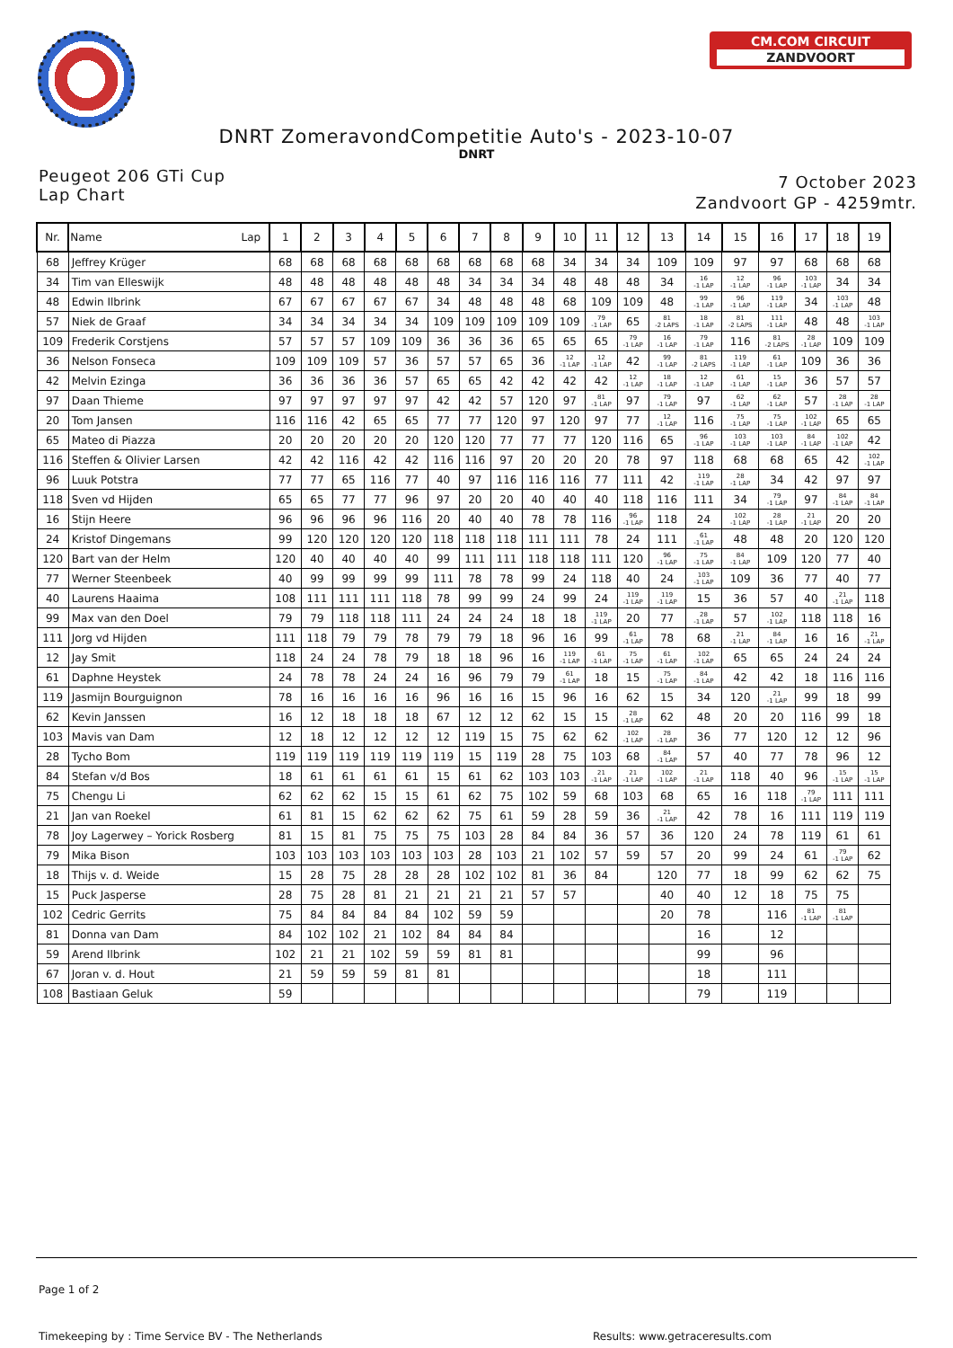CM.COM CIRCUIT
ZANDVOORT
DNRT ZomeravondCompetitie Auto's - 2023-10-07
DNRT
Peugeot 206 GTi Cup
Lap Chart
7 October 2023
Zandvoort GP - 4259mtr.
| Nr. | Name Lap | 1 | 2 | 3 | 4 | 5 | 6 | 7 | 8 | 9 | 10 | 11 | 12 | 13 | 14 | 15 | 16 | 17 | 18 | 19 |
| --- | --- | --- | --- | --- | --- | --- | --- | --- | --- | --- | --- | --- | --- | --- | --- | --- | --- | --- | --- | --- |
| 68 | Jeffrey Krüger | 68 | 68 | 68 | 68 | 68 | 68 | 68 | 68 | 68 | 34 | 34 | 34 | 109 | 109 | 97 | 97 | 68 | 68 | 68 |
| 34 | Tim van Elleswijk | 48 | 48 | 48 | 48 | 48 | 48 | 34 | 34 | 34 | 48 | 48 | 48 | 34 | 16 -1 LAP | 12 -1 LAP | 96 -1 LAP | 103 -1 LAP | 34 | 34 |
| 48 | Edwin Ilbrink | 67 | 67 | 67 | 67 | 67 | 34 | 48 | 48 | 48 | 68 | 109 | 109 | 48 | 99 -1 LAP | 96 -1 LAP | 119 -1 LAP | 34 | 103 -1 LAP | 48 |
| 57 | Niek de Graaf | 34 | 34 | 34 | 34 | 34 | 109 | 109 | 109 | 109 | 109 | 79 -1 LAP | 65 | 81 -2 LAPS | 18 -1 LAP | 81 -2 LAPS | 111 -1 LAP | 48 | 48 | 103 -1 LAP |
| 109 | Frederik Corstjens | 57 | 57 | 57 | 109 | 109 | 36 | 36 | 36 | 65 | 65 | 65 | 79 -1 LAP | 16 -1 LAP | 79 -1 LAP | 116 | 81 -2 LAPS | 28 -1 LAP | 109 | 109 |
| 36 | Nelson Fonseca | 109 | 109 | 109 | 57 | 36 | 57 | 57 | 65 | 36 | 12 -1 LAP | 12 -1 LAP | 42 | 99 -1 LAP | 81 -2 LAPS | 119 -1 LAP | 61 -1 LAP | 109 | 36 | 36 |
| 42 | Melvin Ezinga | 36 | 36 | 36 | 36 | 57 | 65 | 65 | 42 | 42 | 42 | 42 | 12 -1 LAP | 18 -1 LAP | 12 -1 LAP | 61 -1 LAP | 15 -1 LAP | 36 | 57 | 57 |
| 97 | Daan Thieme | 97 | 97 | 97 | 97 | 97 | 42 | 42 | 57 | 120 | 97 | 81 -1 LAP | 97 | 79 -1 LAP | 97 | 62 -1 LAP | 62 -1 LAP | 57 | 28 -1 LAP | 28 -1 LAP |
| 20 | Tom Jansen | 116 | 116 | 42 | 65 | 65 | 77 | 77 | 120 | 97 | 120 | 97 | 77 | 12 -1 LAP | 116 | 75 -1 LAP | 75 -1 LAP | 102 -1 LAP | 65 | 65 |
| 65 | Mateo di Piazza | 20 | 20 | 20 | 20 | 20 | 120 | 120 | 77 | 77 | 77 | 120 | 116 | 65 | 96 -1 LAP | 103 -1 LAP | 103 -1 LAP | 84 -1 LAP | 102 -1 LAP | 42 |
| 116 | Steffen & Olivier Larsen | 42 | 42 | 116 | 42 | 42 | 116 | 116 | 97 | 20 | 20 | 20 | 78 | 97 | 118 | 68 | 68 | 65 | 42 | 102 -1 LAP |
| 96 | Luuk Potstra | 77 | 77 | 65 | 116 | 77 | 40 | 97 | 116 | 116 | 116 | 77 | 111 | 42 | 119 -1 LAP | 28 -1 LAP | 34 | 42 | 97 | 97 |
| 118 | Sven vd Hijden | 65 | 65 | 77 | 77 | 96 | 97 | 20 | 20 | 40 | 40 | 40 | 118 | 116 | 111 | 34 | 79 -1 LAP | 97 | 84 -1 LAP | 84 -1 LAP |
| 16 | Stijn Heere | 96 | 96 | 96 | 96 | 116 | 20 | 40 | 40 | 78 | 78 | 116 | 96 -1 LAP | 118 | 24 | 102 -1 LAP | 28 -1 LAP | 21 -1 LAP | 20 | 20 |
| 24 | Kristof Dingemans | 99 | 120 | 120 | 120 | 120 | 118 | 118 | 118 | 111 | 111 | 78 | 24 | 111 | 61 -1 LAP | 48 | 48 | 20 | 120 | 120 |
| 120 | Bart van der Helm | 120 | 40 | 40 | 40 | 40 | 99 | 111 | 111 | 118 | 118 | 111 | 120 | 96 -1 LAP | 75 -1 LAP | 84 -1 LAP | 109 | 120 | 77 | 40 |
| 77 | Werner Steenbeek | 40 | 99 | 99 | 99 | 99 | 111 | 78 | 78 | 99 | 24 | 118 | 40 | 24 | 103 -1 LAP | 109 | 36 | 77 | 40 | 77 |
| 40 | Laurens Haaima | 108 | 111 | 111 | 111 | 118 | 78 | 99 | 99 | 24 | 99 | 24 | 119 -1 LAP | 119 -1 LAP | 15 | 36 | 57 | 40 | 21 -1 LAP | 118 |
| 99 | Max van den Doel | 79 | 79 | 118 | 118 | 111 | 24 | 24 | 24 | 18 | 18 | 119 -1 LAP | 20 | 77 | 28 -1 LAP | 57 | 102 -1 LAP | 118 | 118 | 16 |
| 111 | Jorg vd Hijden | 111 | 118 | 79 | 79 | 78 | 79 | 79 | 18 | 96 | 16 | 99 | 61 -1 LAP | 78 | 68 | 21 -1 LAP | 84 -1 LAP | 16 | 16 | 21 -1 LAP |
| 12 | Jay Smit | 118 | 24 | 24 | 78 | 79 | 18 | 18 | 96 | 16 | 119 -1 LAP | 61 -1 LAP | 75 -1 LAP | 61 -1 LAP | 102 -1 LAP | 65 | 65 | 24 | 24 | 24 |
| 61 | Daphne Heystek | 24 | 78 | 78 | 24 | 24 | 16 | 96 | 79 | 79 | 61 -1 LAP | 18 | 15 | 75 -1 LAP | 84 -1 LAP | 42 | 42 | 18 | 116 | 116 |
| 119 | Jasmijn Bourguignon | 78 | 16 | 16 | 16 | 16 | 96 | 16 | 16 | 15 | 96 | 16 | 62 | 15 | 34 | 120 | 21 -1 LAP | 99 | 18 | 99 |
| 62 | Kevin Janssen | 16 | 12 | 18 | 18 | 18 | 67 | 12 | 12 | 62 | 15 | 15 | 28 -1 LAP | 62 | 48 | 20 | 20 | 116 | 99 | 18 |
| 103 | Mavis van Dam | 12 | 18 | 12 | 12 | 12 | 12 | 119 | 15 | 75 | 62 | 62 | 102 -1 LAP | 28 -1 LAP | 36 | 77 | 120 | 12 | 12 | 96 |
| 28 | Tycho Bom | 119 | 119 | 119 | 119 | 119 | 119 | 15 | 119 | 28 | 75 | 103 | 68 | 84 -1 LAP | 57 | 40 | 77 | 78 | 96 | 12 |
| 84 | Stefan v/d Bos | 18 | 61 | 61 | 61 | 61 | 15 | 61 | 62 | 103 | 103 | 21 -1 LAP | 21 -1 LAP | 102 -1 LAP | 21 -1 LAP | 118 | 40 | 96 | 15 -1 LAP | 15 -1 LAP |
| 75 | Chengu Li | 62 | 62 | 62 | 15 | 15 | 61 | 62 | 75 | 102 | 59 | 68 | 103 | 68 | 65 | 16 | 118 | 79 -1 LAP | 111 | 111 |
| 21 | Jan van Roekel | 61 | 81 | 15 | 62 | 62 | 62 | 75 | 61 | 59 | 28 | 59 | 36 | 21 -1 LAP | 42 | 78 | 16 | 111 | 119 | 119 |
| 78 | Joy Lagerwey – Yorick Rosberg | 81 | 15 | 81 | 75 | 75 | 75 | 103 | 28 | 84 | 84 | 36 | 57 | 36 | 120 | 24 | 78 | 119 | 61 | 61 |
| 79 | Mika Bison | 103 | 103 | 103 | 103 | 103 | 103 | 28 | 103 | 21 | 102 | 57 | 59 | 57 | 20 | 99 | 24 | 61 | 79 -1 LAP | 62 |
| 18 | Thijs v. d. Weide | 15 | 28 | 75 | 28 | 28 | 28 | 102 | 102 | 81 | 36 | 84 | | 120 | 77 | 18 | 99 | 62 | 62 | 75 |
| 15 | Puck Jasperse | 28 | 75 | 28 | 81 | 21 | 21 | 21 | 21 | 57 | 57 | | | 40 | 40 | 12 | 18 | 75 | 75 | |
| 102 | Cedric Gerrits | 75 | 84 | 84 | 84 | 84 | 102 | 59 | 59 | | | | | 20 | 78 | | 116 | 81 -1 LAP | 81 -1 LAP | |
| 81 | Donna van Dam | 84 | 102 | 102 | 21 | 102 | 84 | 84 | 84 | | | | | | 16 | | 12 | | | |
| 59 | Arend Ilbrink | 102 | 21 | 21 | 102 | 59 | 59 | 81 | 81 | | | | | | 99 | | 96 | | | |
| 67 | Joran v. d. Hout | 21 | 59 | 59 | 59 | 81 | 81 | | | | | | | | 18 | | 111 | | | |
| 108 | Bastiaan Geluk | 59 | | | | | | | | | | | | | 79 | | 119 | | | |
Page 1 of 2
Timekeeping by : Time Service BV - The Netherlands Results: www.getraceresults.com